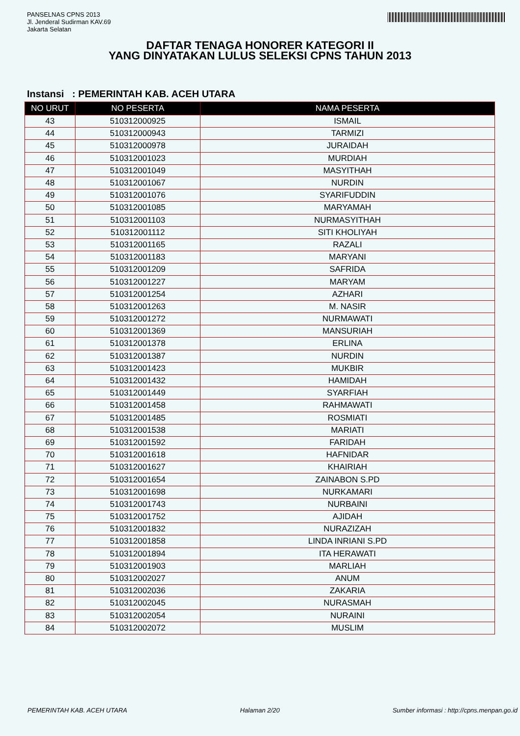PANSELNAS CPNS 2013
Jl. Jenderal Sudirman KAV.69
Jakarta Selatan
DAFTAR TENAGA HONORER KATEGORI II
YANG DINYATAKAN LULUS SELEKSI CPNS TAHUN 2013
Instansi : PEMERINTAH KAB. ACEH UTARA
| NO URUT | NO PESERTA | NAMA PESERTA |
| --- | --- | --- |
| 43 | 510312000925 | ISMAIL |
| 44 | 510312000943 | TARMIZI |
| 45 | 510312000978 | JURAIDAH |
| 46 | 510312001023 | MURDIAH |
| 47 | 510312001049 | MASYITHAH |
| 48 | 510312001067 | NURDIN |
| 49 | 510312001076 | SYARIFUDDIN |
| 50 | 510312001085 | MARYAMAH |
| 51 | 510312001103 | NURMASYITHAH |
| 52 | 510312001112 | SITI KHOLIYAH |
| 53 | 510312001165 | RAZALI |
| 54 | 510312001183 | MARYANI |
| 55 | 510312001209 | SAFRIDA |
| 56 | 510312001227 | MARYAM |
| 57 | 510312001254 | AZHARI |
| 58 | 510312001263 | M. NASIR |
| 59 | 510312001272 | NURMAWATI |
| 60 | 510312001369 | MANSURIAH |
| 61 | 510312001378 | ERLINA |
| 62 | 510312001387 | NURDIN |
| 63 | 510312001423 | MUKBIR |
| 64 | 510312001432 | HAMIDAH |
| 65 | 510312001449 | SYARFIAH |
| 66 | 510312001458 | RAHMAWATI |
| 67 | 510312001485 | ROSMIATI |
| 68 | 510312001538 | MARIATI |
| 69 | 510312001592 | FARIDAH |
| 70 | 510312001618 | HAFNIDAR |
| 71 | 510312001627 | KHAIRIAH |
| 72 | 510312001654 | ZAINABON S.PD |
| 73 | 510312001698 | NURKAMARI |
| 74 | 510312001743 | NURBAINI |
| 75 | 510312001752 | AJIDAH |
| 76 | 510312001832 | NURAZIZAH |
| 77 | 510312001858 | LINDA INRIANI S.PD |
| 78 | 510312001894 | ITA HERAWATI |
| 79 | 510312001903 | MARLIAH |
| 80 | 510312002027 | ANUM |
| 81 | 510312002036 | ZAKARIA |
| 82 | 510312002045 | NURASMAH |
| 83 | 510312002054 | NURAINI |
| 84 | 510312002072 | MUSLIM |
PEMERINTAH KAB. ACEH UTARA Halaman 2/20 Sumber informasi : http://cpns.menpan.go.id